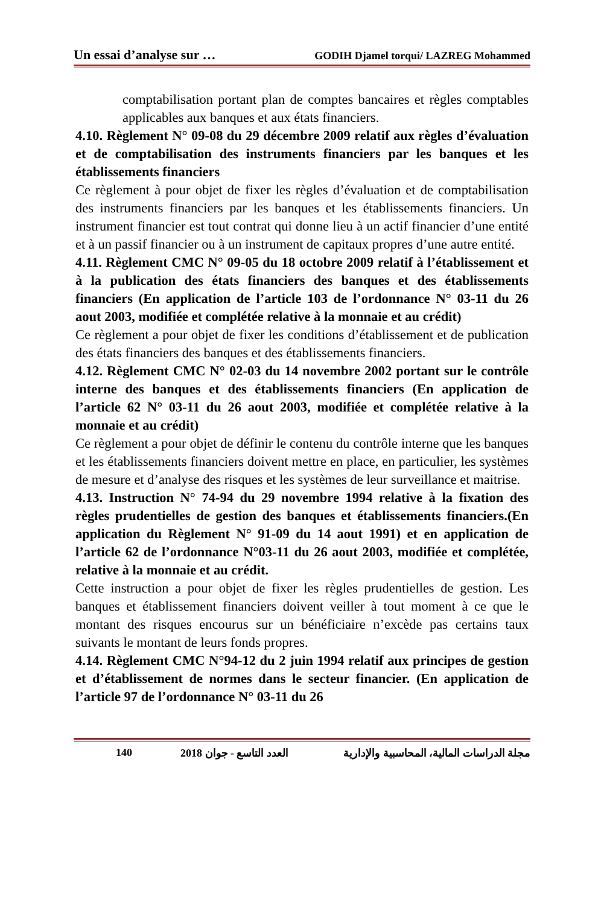Un essai d’analyse sur … GODIH Djamel torqui/ LAZREG Mohammed
comptabilisation portant plan de comptes bancaires et règles comptables applicables aux banques et aux états financiers.
4.10. Règlement N° 09-08 du 29 décembre 2009 relatif aux règles d’évaluation et de comptabilisation des instruments financiers par les banques et les établissements financiers
Ce règlement à pour objet de fixer les règles d’évaluation et de comptabilisation des instruments financiers par les banques et les établissements financiers. Un instrument financier est tout contrat qui donne lieu à un actif financier d’une entité et à un passif financier ou à un instrument de capitaux propres d’une autre entité.
4.11. Règlement CMC N° 09-05 du 18 octobre 2009 relatif à l’établissement et à la publication des états financiers des banques et des établissements financiers (En application de l’article 103 de l’ordonnance N° 03-11 du 26 aout 2003, modifiée et complétée relative à la monnaie et au crédit)
Ce règlement a pour objet de fixer les conditions d’établissement et de publication des états financiers des banques et des établissements financiers.
4.12. Règlement CMC N° 02-03 du 14 novembre 2002 portant sur le contrôle interne des banques et des établissements financiers (En application de l’article 62 N° 03-11 du 26 aout 2003, modifiée et complétée relative à la monnaie et au crédit)
Ce règlement a pour objet de définir le contenu du contrôle interne que les banques et les établissements financiers doivent mettre en place, en particulier, les systèmes de mesure et d’analyse des risques et les systèmes de leur surveillance et maitrise.
4.13. Instruction N° 74-94 du 29 novembre 1994 relative à la fixation des règles prudentielles de gestion des banques et établissements financiers.(En application du Règlement N° 91-09 du 14 aout 1991) et en application de l’article 62 de l’ordonnance N°03-11 du 26 aout 2003, modifiée et complétée, relative à la monnaie et au crédit.
Cette instruction a pour objet de fixer les règles prudentielles de gestion. Les banques et établissement financiers doivent veiller à tout moment à ce que le montant des risques encourus sur un bénéficiaire n’excède pas certains taux suivants le montant de leurs fonds propres.
4.14. Règlement CMC N°94-12 du 2 juin 1994 relatif aux principes de gestion et d’établissement de normes dans le secteur financier. (En application de l’article 97 de l’ordonnance N° 03-11 du 26
140 2018 العدد التاسع - جوان مجلة الدراسات المالية، المحاسبية والإدارية